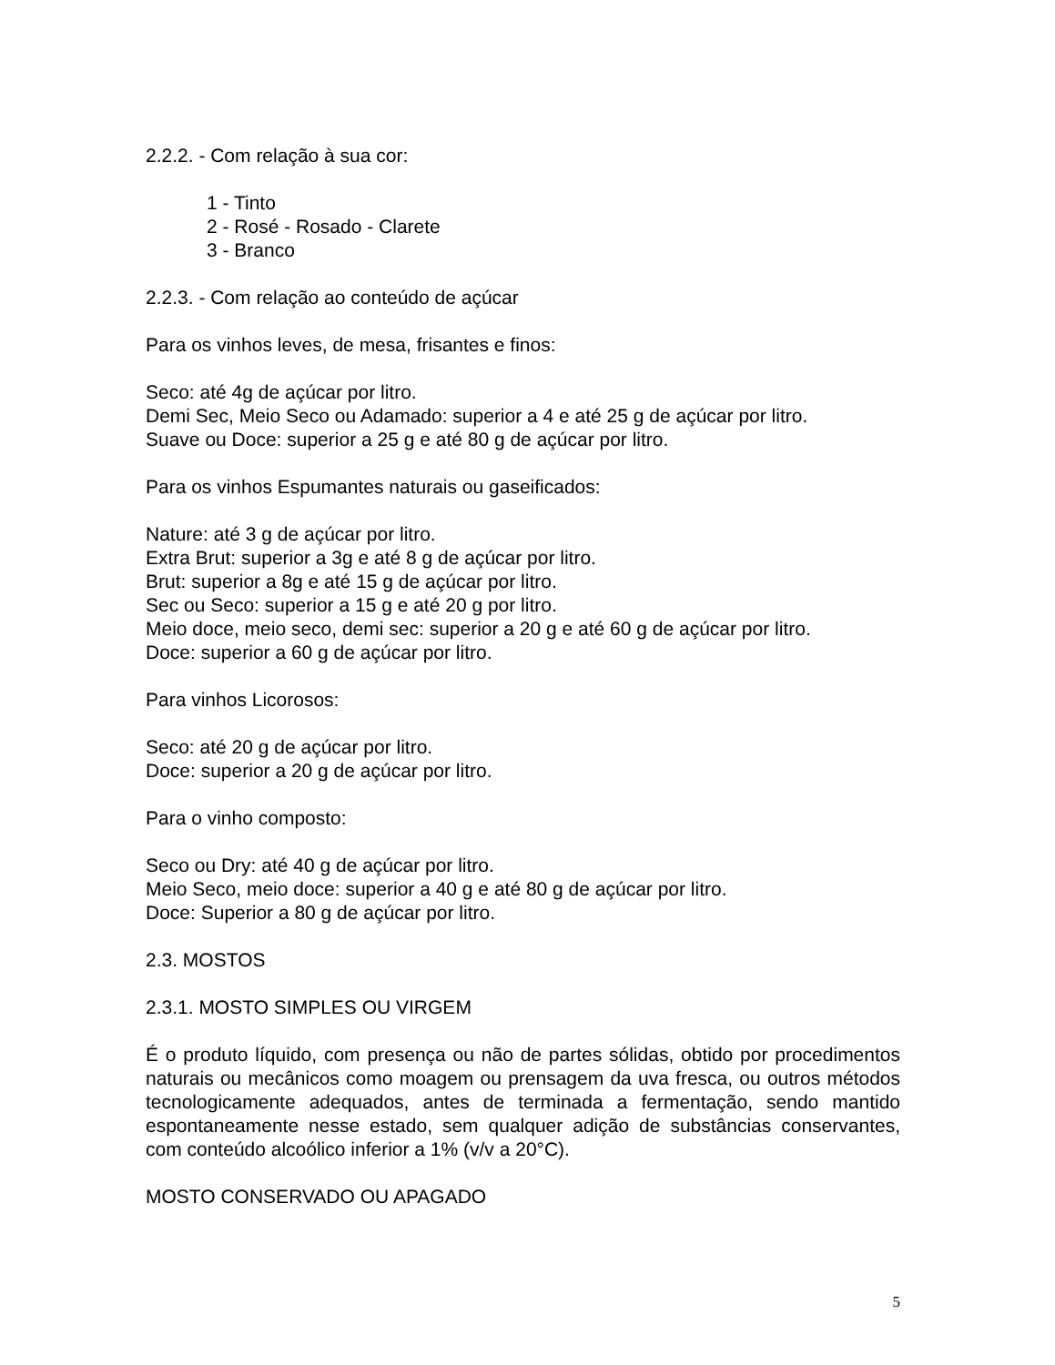2.2.2. - Com relação à sua cor:
1 - Tinto
2 - Rosé - Rosado - Clarete
3 - Branco
2.2.3. - Com relação ao conteúdo de açúcar
Para os vinhos leves, de mesa, frisantes e finos:
Seco: até 4g de açúcar por litro.
Demi Sec, Meio Seco ou Adamado: superior a 4 e até 25 g de açúcar por litro.
Suave ou Doce: superior a 25 g e até 80 g de açúcar por litro.
Para os vinhos Espumantes naturais ou gaseificados:
Nature: até 3 g de açúcar por litro.
Extra Brut: superior a 3g e até 8 g de açúcar por litro.
Brut: superior a 8g e até 15 g de açúcar por litro.
Sec ou Seco: superior a 15 g e até 20 g por litro.
Meio doce, meio seco, demi sec: superior a 20 g e até 60 g de açúcar por litro.
Doce: superior a 60 g de açúcar por litro.
Para vinhos Licorosos:
Seco: até 20 g de açúcar por litro.
Doce: superior a 20 g de açúcar por litro.
Para o vinho composto:
Seco ou Dry: até 40 g de açúcar por litro.
Meio Seco, meio doce: superior a 40 g e até 80 g de açúcar por litro.
Doce: Superior a 80 g de açúcar por litro.
2.3. MOSTOS
2.3.1. MOSTO SIMPLES OU VIRGEM
É o produto líquido, com presença ou não de partes sólidas, obtido por procedimentos naturais ou mecânicos como moagem ou prensagem da uva fresca, ou outros métodos tecnologicamente adequados, antes de terminada a fermentação, sendo mantido espontaneamente nesse estado, sem qualquer adição de substâncias conservantes, com conteúdo alcoólico inferior a 1% (v/v a 20°C).
MOSTO CONSERVADO OU APAGADO
5